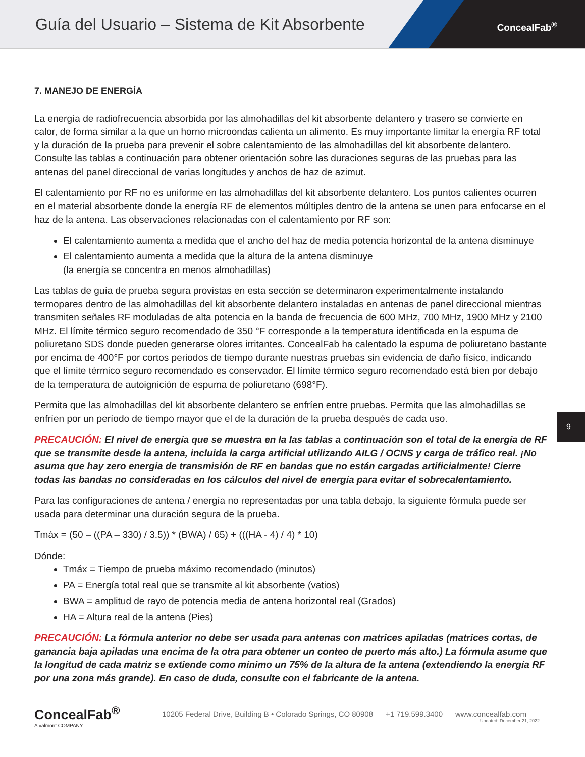Guía del Usuario – Sistema de Kit Absorbente
ConcealFab<sup>®</sup>
7. MANEJO DE ENERGÍA
La energía de radiofrecuencia absorbida por las almohadillas del kit absorbente delantero y trasero se convierte en calor, de forma similar a la que un horno microondas calienta un alimento. Es muy importante limitar la energía RF total y la duración de la prueba para prevenir el sobre calentamiento de las almohadillas del kit absorbente delantero. Consulte las tablas a continuación para obtener orientación sobre las duraciones seguras de las pruebas para las antenas del panel direccional de varias longitudes y anchos de haz de azimut.
El calentamiento por RF no es uniforme en las almohadillas del kit absorbente delantero. Los puntos calientes ocurren en el material absorbente donde la energía RF de elementos múltiples dentro de la antena se unen para enfocarse en el haz de la antena. Las observaciones relacionadas con el calentamiento por RF son:
El calentamiento aumenta a medida que el ancho del haz de media potencia horizontal de la antena disminuye
El calentamiento aumenta a medida que la altura de la antena disminuye
(la energía se concentra en menos almohadillas)
Las tablas de guía de prueba segura provistas en esta sección se determinaron experimentalmente instalando termopares dentro de las almohadillas del kit absorbente delantero instaladas en antenas de panel direccional mientras transmiten señales RF moduladas de alta potencia en la banda de frecuencia de 600 MHz, 700 MHz, 1900 MHz y 2100 MHz. El límite térmico seguro recomendado de 350 °F corresponde a la temperatura identificada en la espuma de poliuretano SDS donde pueden generarse olores irritantes. ConcealFab ha calentado la espuma de poliuretano bastante por encima de 400°F por cortos periodos de tiempo durante nuestras pruebas sin evidencia de daño físico, indicando que el límite térmico seguro recomendado es conservador. El límite térmico seguro recomendado está bien por debajo de la temperatura de autoignición de espuma de poliuretano (698°F).
Permita que las almohadillas del kit absorbente delantero se enfríen entre pruebas. Permita que las almohadillas se enfríen por un período de tiempo mayor que el de la duración de la prueba después de cada uso.
PRECAUCIÓN: El nivel de energía que se muestra en la las tablas a continuación son el total de la energía de RF que se transmite desde la antena, incluida la carga artificial utilizando AILG / OCNS y carga de tráfico real. ¡No asuma que hay zero energia de transmisión de RF en bandas que no están cargadas artificialmente! Cierre todas las bandas no consideradas en los cálculos del nivel de energía para evitar el sobrecalentamiento.
Para las configuraciones de antena / energía no representadas por una tabla debajo, la siguiente fórmula puede ser usada para determinar una duración segura de la prueba.
Tmáx = (50 – ((PA – 330) / 3.5)) * (BWA) / 65) + (((HA - 4) / 4) * 10)
Dónde:
Tmáx = Tiempo de prueba máximo recomendado (minutos)
PA = Energía total real que se transmite al kit absorbente (vatios)
BWA = amplitud de rayo de potencia media de antena horizontal real (Grados)
HA = Altura real de la antena (Pies)
PRECAUCIÓN: La fórmula anterior no debe ser usada para antenas con matrices apiladas (matrices cortas, de ganancia baja apiladas una encima de la otra para obtener un conteo de puerto más alto.) La fórmula asume que la longitud de cada matriz se extiende como mínimo un 75% de la altura de la antena (extendiendo la energía RF por una zona más grande). En caso de duda, consulte con el fabricante de la antena.
9
ConcealFab<sup>®</sup>
A valmont COMPANY
10205 Federal Drive, Building B • Colorado Springs, CO 80908 +1 719.599.3400 www.concealfab.com
Updated: December 21, 2022